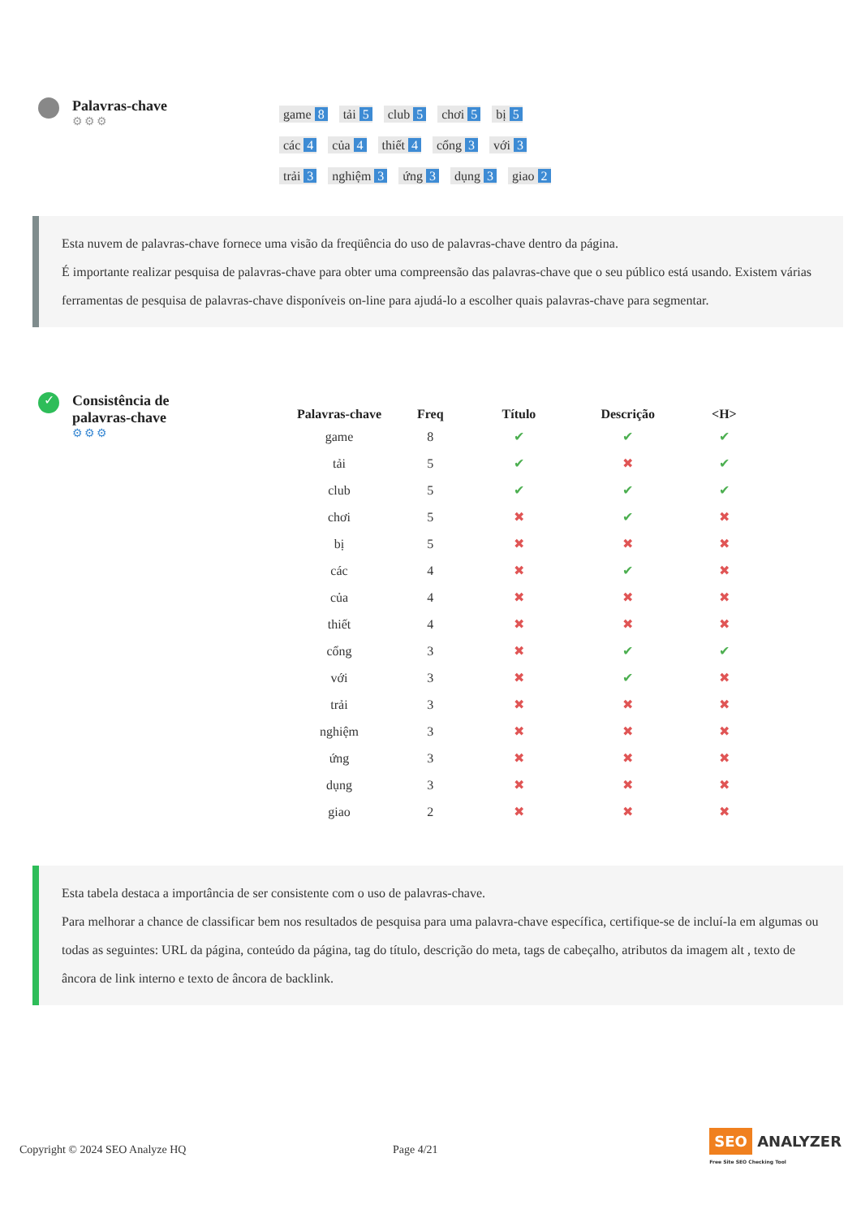Palavras-chave
⚙⚙⚙
game 8 tải 5 club 5 chơi 5 bị 5
các 4 của 4 thiết 4 cổng 3 với 3
trải 3 nghiệm 3 ứng 3 dụng 3 giao 2
Esta nuvem de palavras-chave fornece uma visão da freqüência do uso de palavras-chave dentro da página.
É importante realizar pesquisa de palavras-chave para obter uma compreensão das palavras-chave que o seu público está usando. Existem várias ferramentas de pesquisa de palavras-chave disponíveis on-line para ajudá-lo a escolher quais palavras-chave para segmentar.
✓
Consistência de
palavras-chave
⚙⚙⚙
| Palavras-chave | Freq | Título | Descrição | <H> |
| --- | --- | --- | --- | --- |
| game | 8 | ✔ | ✔ | ✔ |
| tải | 5 | ✔ | ✖ | ✔ |
| club | 5 | ✔ | ✔ | ✔ |
| chơi | 5 | ✖ | ✔ | ✖ |
| bị | 5 | ✖ | ✖ | ✖ |
| các | 4 | ✖ | ✔ | ✖ |
| của | 4 | ✖ | ✖ | ✖ |
| thiết | 4 | ✖ | ✖ | ✖ |
| cổng | 3 | ✖ | ✔ | ✔ |
| với | 3 | ✖ | ✔ | ✖ |
| trải | 3 | ✖ | ✖ | ✖ |
| nghiệm | 3 | ✖ | ✖ | ✖ |
| ứng | 3 | ✖ | ✖ | ✖ |
| dụng | 3 | ✖ | ✖ | ✖ |
| giao | 2 | ✖ | ✖ | ✖ |
Esta tabela destaca a importância de ser consistente com o uso de palavras-chave.
Para melhorar a chance de classificar bem nos resultados de pesquisa para uma palavra-chave específica, certifique-se de incluí-la em algumas ou todas as seguintes: URL da página, conteúdo da página, tag do título, descrição do meta, tags de cabeçalho, atributos da imagem alt , texto de âncora de link interno e texto de âncora de backlink.
Copyright © 2024 SEO Analyze HQ Page 4/21 SEO ANALYZER
Free Site SEO Checking Tool